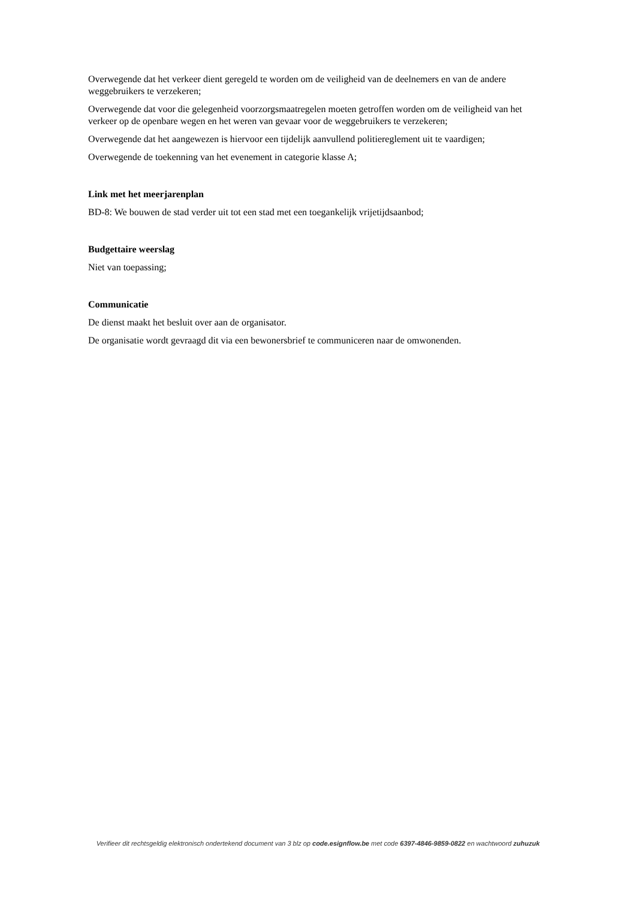Overwegende dat het verkeer dient geregeld te worden om de veiligheid van de deelnemers en van de andere weggebruikers te verzekeren;
Overwegende dat voor die gelegenheid voorzorgsmaatregelen moeten getroffen worden om de veiligheid van het verkeer op de openbare wegen en het weren van gevaar voor de weggebruikers te verzekeren;
Overwegende dat het aangewezen is hiervoor een tijdelijk aanvullend politiereglement uit te vaardigen;
Overwegende de toekenning van het evenement in categorie klasse A;
Link met het meerjarenplan
BD-8: We bouwen de stad verder uit tot een stad met een toegankelijk vrijetijdsaanbod;
Budgettaire weerslag
Niet van toepassing;
Communicatie
De dienst maakt het besluit over aan de organisator.
De organisatie wordt gevraagd dit via een bewonersbrief te communiceren naar de omwonenden.
Verifieer dit rechtsgeldig elektronisch ondertekend document van 3 blz op code.esignflow.be met code 6397-4846-9859-0822 en wachtwoord zuhuzuk